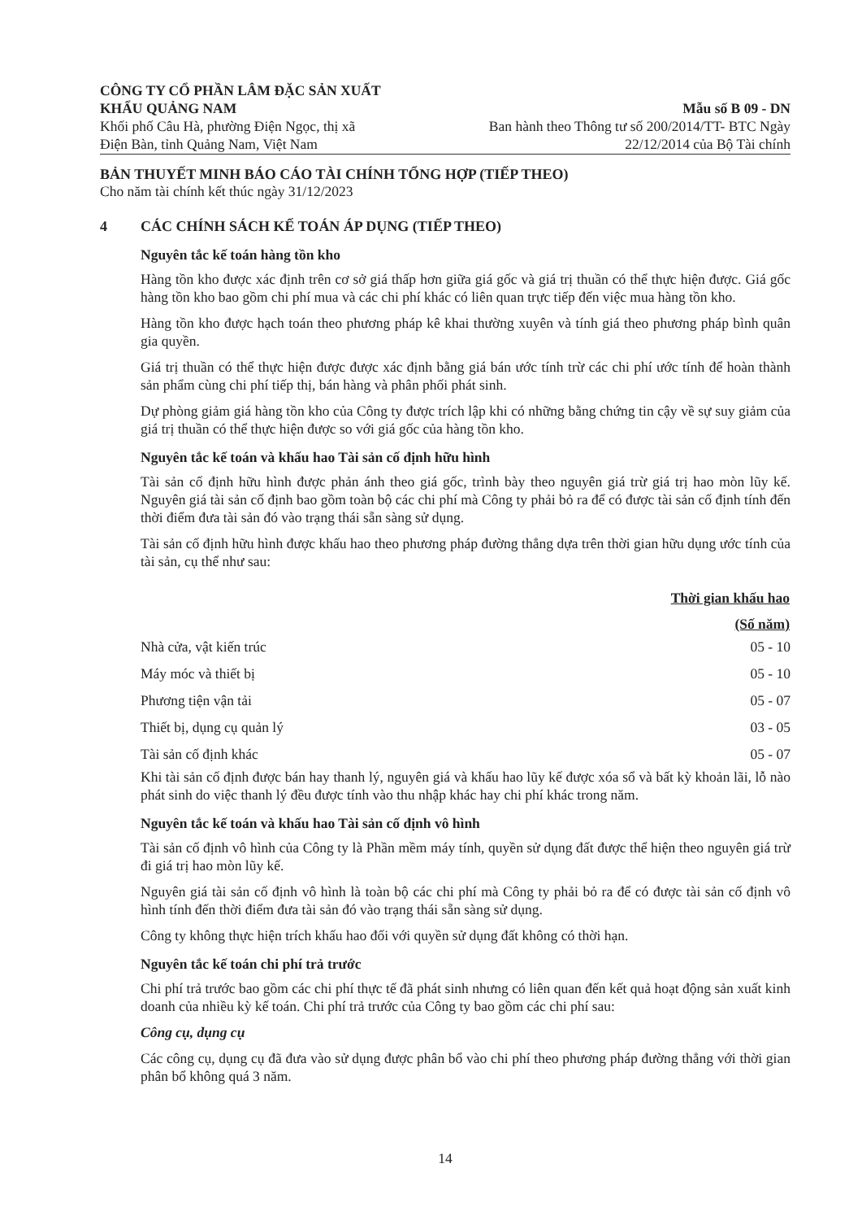CÔNG TY CỔ PHẦN LÂM ĐẶC SẢN XUẤT
KHẨU QUẢNG NAM
Khối phố Câu Hà, phường Điện Ngọc, thị xã
Điện Bàn, tỉnh Quảng Nam, Việt Nam
Mẫu số B 09 - DN
Ban hành theo Thông tư số 200/2014/TT- BTC Ngày
22/12/2014 của Bộ Tài chính
BẢN THUYẾT MINH BÁO CÁO TÀI CHÍNH TỔNG HỢP (TIẾP THEO)
Cho năm tài chính kết thúc ngày 31/12/2023
4 CÁC CHÍNH SÁCH KẾ TOÁN ÁP DỤNG (TIẾP THEO)
Nguyên tắc kế toán hàng tồn kho
Hàng tồn kho được xác định trên cơ sở giá thấp hơn giữa giá gốc và giá trị thuần có thể thực hiện được. Giá gốc hàng tồn kho bao gồm chi phí mua và các chi phí khác có liên quan trực tiếp đến việc mua hàng tồn kho.
Hàng tồn kho được hạch toán theo phương pháp kê khai thường xuyên và tính giá theo phương pháp bình quân gia quyền.
Giá trị thuần có thể thực hiện được được xác định bằng giá bán ước tính trừ các chi phí ước tính để hoàn thành sản phẩm cùng chi phí tiếp thị, bán hàng và phân phối phát sinh.
Dự phòng giảm giá hàng tồn kho của Công ty được trích lập khi có những bằng chứng tin cậy về sự suy giảm của giá trị thuần có thể thực hiện được so với giá gốc của hàng tồn kho.
Nguyên tắc kế toán và khấu hao Tài sản cố định hữu hình
Tài sản cố định hữu hình được phản ánh theo giá gốc, trình bày theo nguyên giá trừ giá trị hao mòn lũy kế. Nguyên giá tài sản cố định bao gồm toàn bộ các chi phí mà Công ty phải bỏ ra để có được tài sản cố định tính đến thời điểm đưa tài sản đó vào trạng thái sẵn sàng sử dụng.
Tài sản cố định hữu hình được khấu hao theo phương pháp đường thẳng dựa trên thời gian hữu dụng ước tính của tài sản, cụ thể như sau:
| | Thời gian khấu hao |
| --- | --- |
| | (Số năm) |
| Nhà cửa, vật kiến trúc | 05 - 10 |
| Máy móc và thiết bị | 05 - 10 |
| Phương tiện vận tải | 05 - 07 |
| Thiết bị, dụng cụ quản lý | 03 - 05 |
| Tài sản cố định khác | 05 - 07 |
Khi tài sản cố định được bán hay thanh lý, nguyên giá và khấu hao lũy kế được xóa sổ và bất kỳ khoản lãi, lỗ nào phát sinh do việc thanh lý đều được tính vào thu nhập khác hay chi phí khác trong năm.
Nguyên tắc kế toán và khấu hao Tài sản cố định vô hình
Tài sản cố định vô hình của Công ty là Phần mềm máy tính, quyền sử dụng đất được thể hiện theo nguyên giá trừ đi giá trị hao mòn lũy kế.
Nguyên giá tài sản cố định vô hình là toàn bộ các chi phí mà Công ty phải bỏ ra để có được tài sản cố định vô hình tính đến thời điểm đưa tài sản đó vào trạng thái sẵn sàng sử dụng.
Công ty không thực hiện trích khấu hao đối với quyền sử dụng đất không có thời hạn.
Nguyên tắc kế toán chi phí trả trước
Chi phí trả trước bao gồm các chi phí thực tế đã phát sinh nhưng có liên quan đến kết quả hoạt động sản xuất kinh doanh của nhiều kỳ kế toán. Chi phí trả trước của Công ty bao gồm các chi phí sau:
Công cụ, dụng cụ
Các công cụ, dụng cụ đã đưa vào sử dụng được phân bổ vào chi phí theo phương pháp đường thẳng với thời gian phân bổ không quá 3 năm.
14